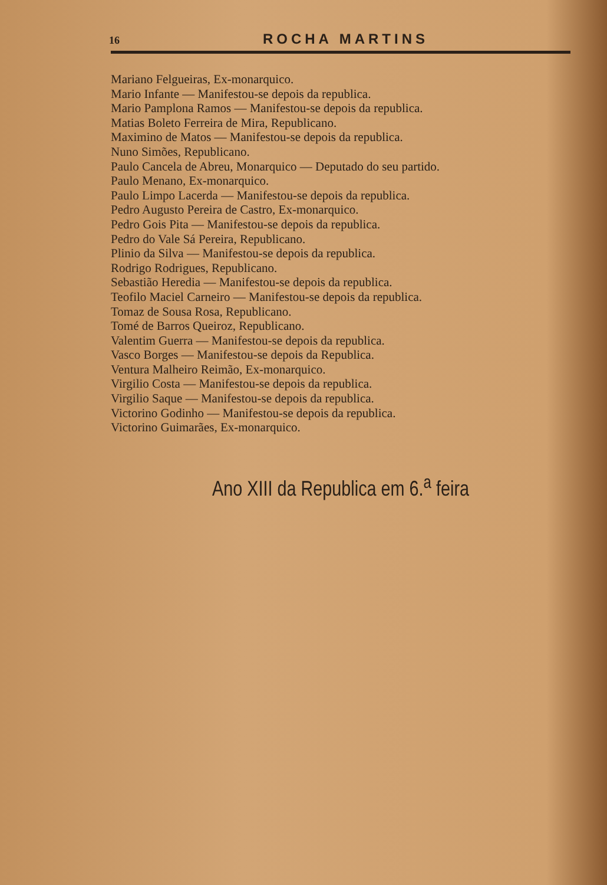16 ROCHA MARTINS
Mariano Felgueiras, Ex-monarquico.
Mario Infante — Manifestou-se depois da republica.
Mario Pamplona Ramos — Manifestou-se depois da republica.
Matias Boleto Ferreira de Mira, Republicano.
Maximino de Matos — Manifestou-se depois da republica.
Nuno Simões, Republicano.
Paulo Cancela de Abreu, Monarquico — Deputado do seu partido.
Paulo Menano, Ex-monarquico.
Paulo Limpo Lacerda — Manifestou-se depois da republica.
Pedro Augusto Pereira de Castro, Ex-monarquico.
Pedro Gois Pita — Manifestou-se depois da republica.
Pedro do Vale Sá Pereira, Republicano.
Plinio da Silva — Manifestou-se depois da republica.
Rodrigo Rodrigues, Republicano.
Sebastião Heredia — Manifestou-se depois da republica.
Teofilo Maciel Carneiro — Manifestou-se depois da republica.
Tomaz de Sousa Rosa, Republicano.
Tomé de Barros Queiroz, Republicano.
Valentim Guerra — Manifestou-se depois da republica.
Vasco Borges — Manifestou-se depois da Republica.
Ventura Malheiro Reimão, Ex-monarquico.
Virgilio Costa — Manifestou-se depois da republica.
Virgilio Saque — Manifestou-se depois da republica.
Victorino Godinho — Manifestou-se depois da republica.
Victorino Guimarães, Ex-monarquico.
Ano XIII da Republica em 6.<sup>a</sup> feira